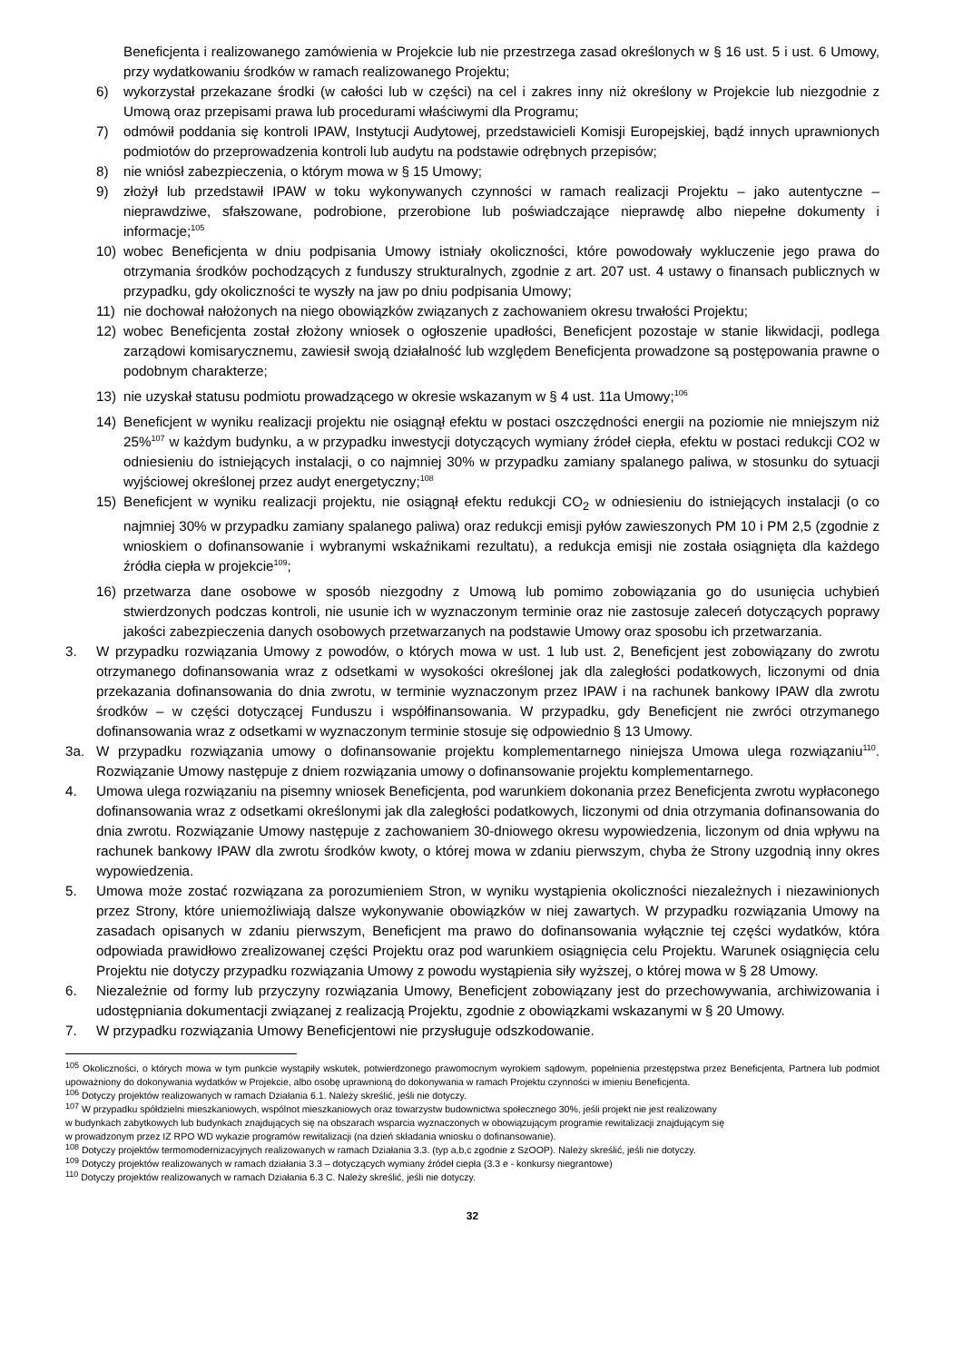Beneficjenta i realizowanego zamówienia w Projekcie lub nie przestrzega zasad określonych w § 16 ust. 5 i ust. 6 Umowy, przy wydatkowaniu środków w ramach realizowanego Projektu;
6) wykorzystał przekazane środki (w całości lub w części) na cel i zakres inny niż określony w Projekcie lub niezgodnie z Umową oraz przepisami prawa lub procedurami właściwymi dla Programu;
7) odmówił poddania się kontroli IPAW, Instytucji Audytowej, przedstawicieli Komisji Europejskiej, bądź innych uprawnionych podmiotów do przeprowadzenia kontroli lub audytu na podstawie odrębnych przepisów;
8) nie wniósł zabezpieczenia, o którym mowa w § 15 Umowy;
9) złożył lub przedstawił IPAW w toku wykonywanych czynności w ramach realizacji Projektu – jako autentyczne – nieprawdziwe, sfałszowane, podrobione, przerobione lub poświadczające nieprawdę albo niepełne dokumenty i informacje;<sup>105</sup>
10) wobec Beneficjenta w dniu podpisania Umowy istniały okoliczności, które powodowały wykluczenie jego prawa do otrzymania środków pochodzących z funduszy strukturalnych, zgodnie z art. 207 ust. 4 ustawy o finansach publicznych w przypadku, gdy okoliczności te wyszły na jaw po dniu podpisania Umowy;
11) nie dochował nałożonych na niego obowiązków związanych z zachowaniem okresu trwałości Projektu;
12) wobec Beneficjenta został złożony wniosek o ogłoszenie upadłości, Beneficjent pozostaje w stanie likwidacji, podlega zarządowi komisarycznemu, zawiesił swoją działalność lub względem Beneficjenta prowadzone są postępowania prawne o podobnym charakterze;
13) nie uzyskał statusu podmiotu prowadzącego w okresie wskazanym w § 4 ust. 11a Umowy;<sup>106</sup>
14) Beneficjent w wyniku realizacji projektu nie osiągnął efektu w postaci oszczędności energii na poziomie nie mniejszym niż 25%<sup>107</sup> w każdym budynku, a w przypadku inwestycji dotyczących wymiany źródeł ciepła, efektu w postaci redukcji CO2 w odniesieniu do istniejących instalacji, o co najmniej 30% w przypadku zamiany spalanego paliwa, w stosunku do sytuacji wyjściowej określonej przez audyt energetyczny;<sup>108</sup>
15) Beneficjent w wyniku realizacji projektu, nie osiągnął efektu redukcji CO<sub>2</sub> w odniesieniu do istniejących instalacji (o co najmniej 30% w przypadku zamiany spalanego paliwa) oraz redukcji emisji pyłów zawieszonych PM 10 i PM 2,5 (zgodnie z wnioskiem o dofinansowanie i wybranymi wskaźnikami rezultatu), a redukcja emisji nie została osiągnięta dla każdego źródła ciepła w projekcie<sup>109</sup>;
16) przetwarza dane osobowe w sposób niezgodny z Umową lub pomimo zobowiązania go do usunięcia uchybień stwierdzonych podczas kontroli, nie usunie ich w wyznaczonym terminie oraz nie zastosuje zaleceń dotyczących poprawy jakości zabezpieczenia danych osobowych przetwarzanych na podstawie Umowy oraz sposobu ich przetwarzania.
3. W przypadku rozwiązania Umowy z powodów, o których mowa w ust. 1 lub ust. 2, Beneficjent jest zobowiązany do zwrotu otrzymanego dofinansowania wraz z odsetkami w wysokości określonej jak dla zaległości podatkowych, liczonymi od dnia przekazania dofinansowania do dnia zwrotu, w terminie wyznaczonym przez IPAW i na rachunek bankowy IPAW dla zwrotu środków – w części dotyczącej Funduszu i współfinansowania. W przypadku, gdy Beneficjent nie zwróci otrzymanego dofinansowania wraz z odsetkami w wyznaczonym terminie stosuje się odpowiednio § 13 Umowy.
3a. W przypadku rozwiązania umowy o dofinansowanie projektu komplementarnego niniejsza Umowa ulega rozwiązaniu<sup>110</sup>. Rozwiązanie Umowy następuje z dniem rozwiązania umowy o dofinansowanie projektu komplementarnego.
4. Umowa ulega rozwiązaniu na pisemny wniosek Beneficjenta, pod warunkiem dokonania przez Beneficjenta zwrotu wypłaconego dofinansowania wraz z odsetkami określonymi jak dla zaległości podatkowych, liczonymi od dnia otrzymania dofinansowania do dnia zwrotu. Rozwiązanie Umowy następuje z zachowaniem 30-dniowego okresu wypowiedzenia, liczonym od dnia wpływu na rachunek bankowy IPAW dla zwrotu środków kwoty, o której mowa w zdaniu pierwszym, chyba że Strony uzgodnią inny okres wypowiedzenia.
5. Umowa może zostać rozwiązana za porozumieniem Stron, w wyniku wystąpienia okoliczności niezależnych i niezawinionych przez Strony, które uniemożliwiają dalsze wykonywanie obowiązków w niej zawartych. W przypadku rozwiązania Umowy na zasadach opisanych w zdaniu pierwszym, Beneficjent ma prawo do dofinansowania wyłącznie tej części wydatków, która odpowiada prawidłowo zrealizowanej części Projektu oraz pod warunkiem osiągnięcia celu Projektu. Warunek osiągnięcia celu Projektu nie dotyczy przypadku rozwiązania Umowy z powodu wystąpienia siły wyższej, o której mowa w § 28 Umowy.
6. Niezależnie od formy lub przyczyny rozwiązania Umowy, Beneficjent zobowiązany jest do przechowywania, archiwizowania i udostępniania dokumentacji związanej z realizacją Projektu, zgodnie z obowiązkami wskazanymi w § 20 Umowy.
7. W przypadku rozwiązania Umowy Beneficjentowi nie przysługuje odszkodowanie.
<sup>105</sup> Okoliczności, o których mowa w tym punkcie wystąpiły wskutek, potwierdzonego prawomocnym wyrokiem sądowym, popełnienia przestępstwa przez Beneficjenta, Partnera lub podmiot upoważniony do dokonywania wydatków w Projekcie, albo osobę uprawnioną do dokonywania w ramach Projektu czynności w imieniu Beneficjenta.
<sup>106</sup> Dotyczy projektów realizowanych w ramach Działania 6.1. Należy skreślić, jeśli nie dotyczy.
<sup>107</sup> W przypadku spółdzielni mieszkaniowych, wspólnot mieszkaniowych oraz towarzystw budownictwa społecznego 30%, jeśli projekt nie jest realizowany
w budynkach zabytkowych lub budynkach znajdujących się na obszarach wsparcia wyznaczonych w obowiązującym programie rewitalizacji znajdującym się
w prowadzonym przez IZ RPO WD wykazie programów rewitalizacji (na dzień składania wniosku o dofinansowanie).
<sup>108</sup> Dotyczy projektów termomodernizacyjnych realizowanych w ramach Działania 3.3. (typ a,b,c zgodnie z SzOOP). Należy skreślić, jeśli nie dotyczy.
<sup>109</sup> Dotyczy projektów realizowanych w ramach działania 3.3 – dotyczących wymiany źródeł ciepła (3.3 e - konkursy niegrantowe)
<sup>110</sup> Dotyczy projektów realizowanych w ramach Działania 6.3 C. Należy skreślić, jeśli nie dotyczy.
32